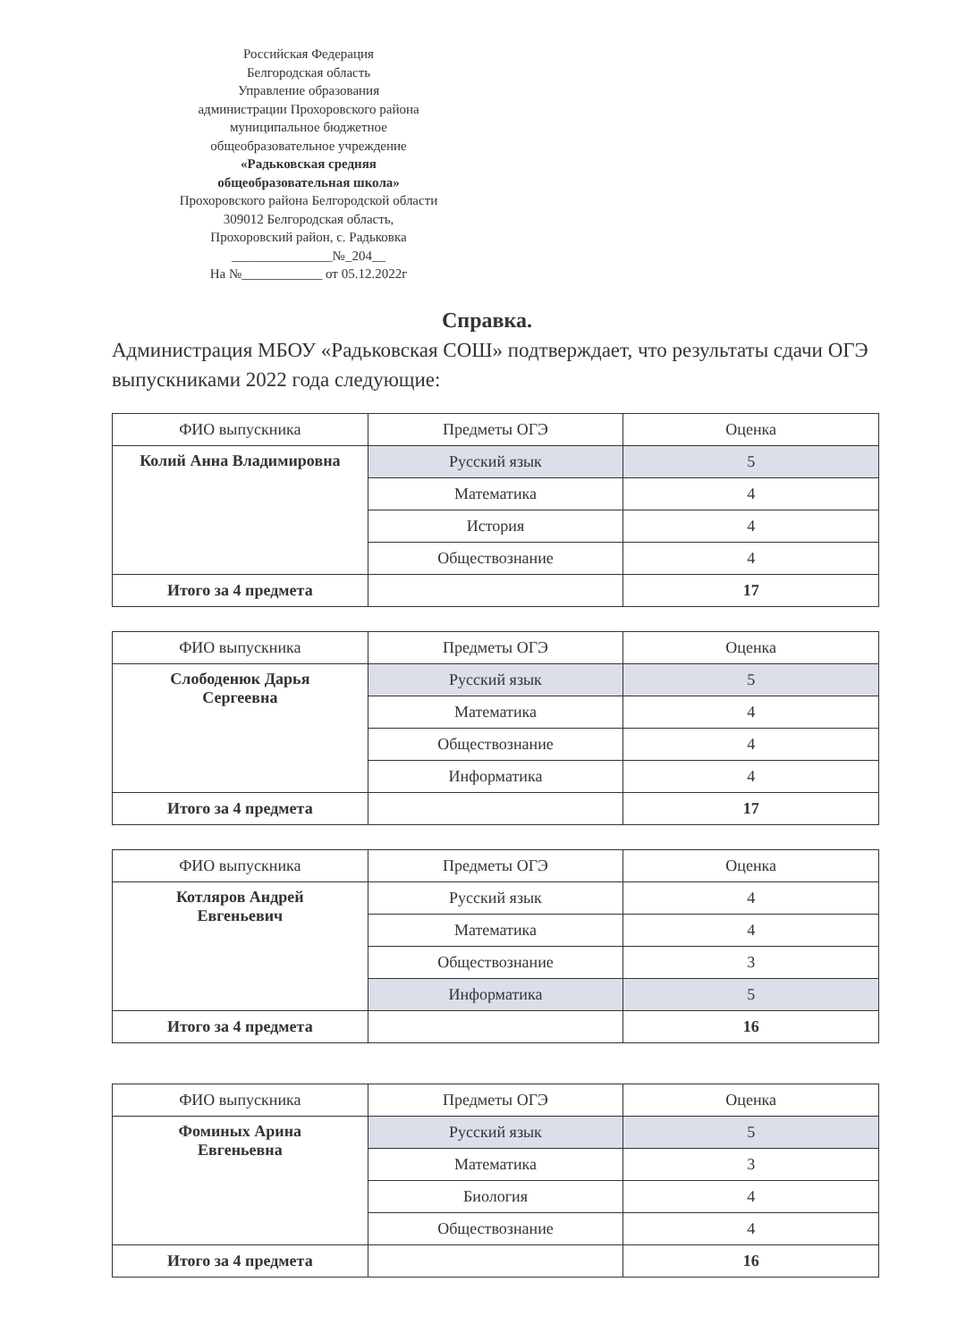Российская Федерация
Белгородская область
Управление образования
администрации Прохоровского района
муниципальное бюджетное
общеобразовательное учреждение
«Радьковская средняя
общеобразовательная школа»
Прохоровского района Белгородской области
309012 Белгородская область,
Прохоровский район, с. Радьковка
_______________№_204__
На №____________ от 05.12.2022г
Справка.
Администрация МБОУ «Радьковская СОШ» подтверждает, что результаты сдачи ОГЭ выпускниками 2022 года следующие:
| ФИО выпускника | Предметы ОГЭ | Оценка |
| --- | --- | --- |
| Колий Анна Владимировна | Русский язык | 5 |
| | Математика | 4 |
| | История | 4 |
| | Обществознание | 4 |
| Итого за 4 предмета | | 17 |
| ФИО выпускника | Предметы ОГЭ | Оценка |
| --- | --- | --- |
| Слободенюк Дарья Сергеевна | Русский язык | 5 |
| | Математика | 4 |
| | Обществознание | 4 |
| | Информатика | 4 |
| Итого за 4 предмета | | 17 |
| ФИО выпускника | Предметы ОГЭ | Оценка |
| --- | --- | --- |
| Котляров Андрей Евгеньевич | Русский язык | 4 |
| | Математика | 4 |
| | Обществознание | 3 |
| | Информатика | 5 |
| Итого за 4 предмета | | 16 |
| ФИО выпускника | Предметы ОГЭ | Оценка |
| --- | --- | --- |
| Фоминых Арина Евгеньевна | Русский язык | 5 |
| | Математика | 3 |
| | Биология | 4 |
| | Обществознание | 4 |
| Итого за 4 предмета | | 16 |